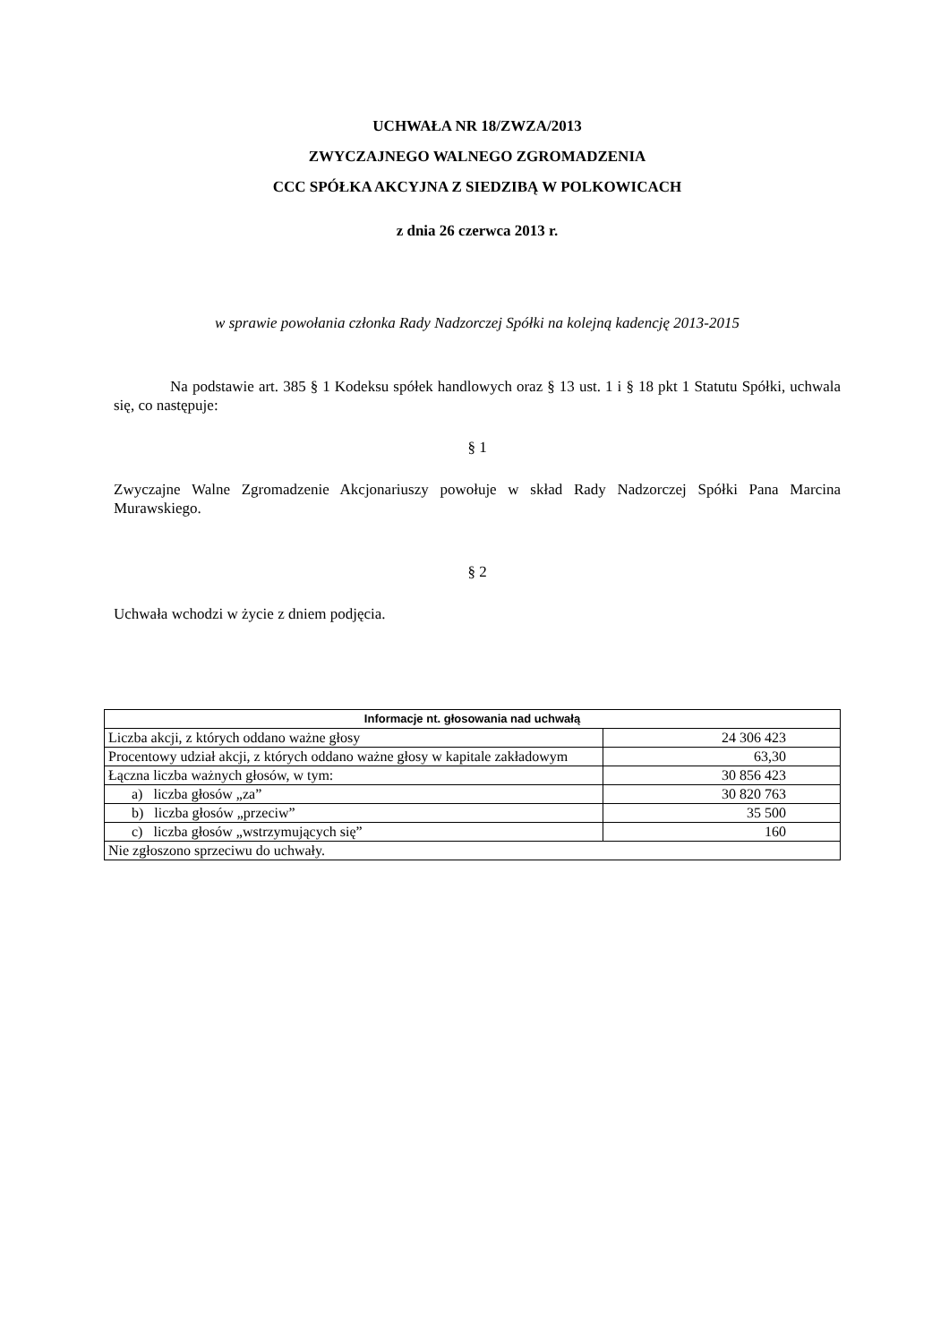UCHWAŁA NR 18/ZWZA/2013
ZWYCZAJNEGO WALNEGO ZGROMADZENIA
CCC SPÓŁKA AKCYJNA Z SIEDZIBĄ W POLKOWICACH
z dnia 26 czerwca 2013 r.
w sprawie powołania członka Rady Nadzorczej Spółki na kolejną kadencję 2013-2015
Na podstawie art. 385 § 1 Kodeksu spółek handlowych oraz § 13 ust. 1 i § 18 pkt 1 Statutu Spółki, uchwala się, co następuje:
§ 1
Zwyczajne Walne Zgromadzenie Akcjonariuszy powołuje w skład Rady Nadzorczej Spółki Pana Marcina Murawskiego.
§ 2
Uchwała wchodzi w życie z dniem podjęcia.
| Informacje nt. głosowania nad uchwałą | |
| --- | --- |
| Liczba akcji, z których oddano ważne głosy | 24 306 423 |
| Procentowy udział akcji, z których oddano ważne głosy w kapitale zakładowym | 63,30 |
| Łączna liczba ważnych głosów, w tym: | 30 856 423 |
| a) liczba głosów „za” | 30 820 763 |
| b) liczba głosów „przeciw” | 35 500 |
| c) liczba głosów „wstrzymujących się” | 160 |
| Nie zgłoszono sprzeciwu do uchwały. | |